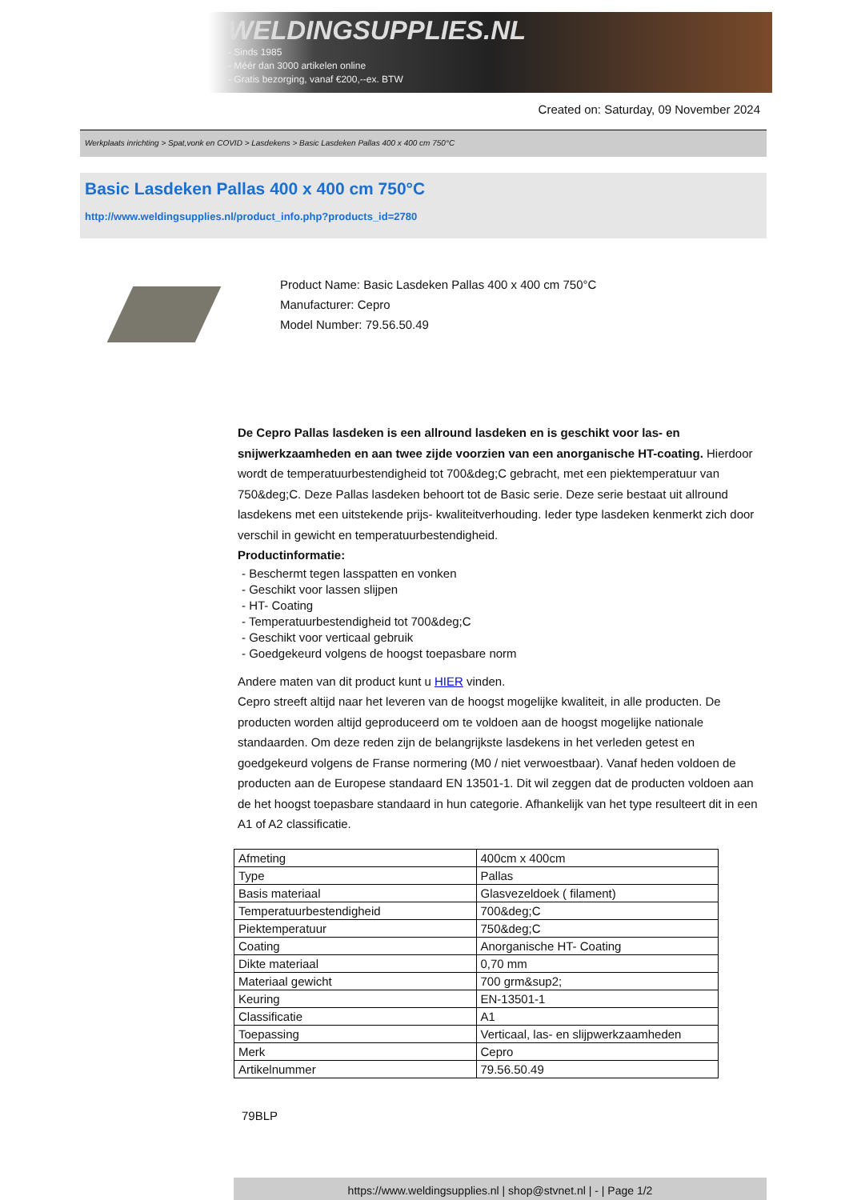WELDINGSUPPLIES.NL
- Sinds 1985
- Méér dan 3000 artikelen online
- Gratis bezorging, vanaf €200,--ex. BTW
Created on: Saturday, 09 November 2024
Werkplaats inrichting > Spat,vonk en COVID > Lasdekens > Basic Lasdeken Pallas 400 x 400 cm 750°C
Basic Lasdeken Pallas 400 x 400 cm 750°C
http://www.weldingsupplies.nl/product_info.php?products_id=2780
Product Name: Basic Lasdeken Pallas 400 x 400 cm 750°C
Manufacturer: Cepro
Model Number: 79.56.50.49
De Cepro Pallas lasdeken is een allround lasdeken en is geschikt voor las- en snijwerkzaamheden en aan twee zijde voorzien van een anorganische HT-coating. Hierdoor wordt de temperatuurbestendigheid tot 700&deg;C gebracht, met een piektemperatuur van 750&deg;C. Deze Pallas lasdeken behoort tot de Basic serie. Deze serie bestaat uit allround lasdekens met een uitstekende prijs- kwaliteitverhouding. Ieder type lasdeken kenmerkt zich door verschil in gewicht en temperatuurbestendigheid.
Productinformatie:
- Beschermt tegen lasspatten en vonken
- Geschikt voor lassen slijpen
- HT- Coating
- Temperatuurbestendigheid tot 700&deg;C
- Geschikt voor verticaal gebruik
- Goedgekeurd volgens de hoogst toepasbare norm
Andere maten van dit product kunt u HIER vinden.
Cepro streeft altijd naar het leveren van de hoogst mogelijke kwaliteit, in alle producten. De producten worden altijd geproduceerd om te voldoen aan de hoogst mogelijke nationale standaarden. Om deze reden zijn de belangrijkste lasdekens in het verleden getest en goedgekeurd volgens de Franse normering (M0 / niet verwoestbaar). Vanaf heden voldoen de producten aan de Europese standaard EN 13501-1. Dit wil zeggen dat de producten voldoen aan de het hoogst toepasbare standaard in hun categorie. Afhankelijk van het type resulteert dit in een A1 of A2 classificatie.
| Afmeting | 400cm x 400cm |
| Type | Pallas |
| Basis materiaal | Glasvezeldoek ( filament) |
| Temperatuurbestendigheid | 700&deg;C |
| Piektemperatuur | 750&deg;C |
| Coating | Anorganische HT- Coating |
| Dikte materiaal | 0,70 mm |
| Materiaal gewicht | 700 grm&sup2; |
| Keuring | EN-13501-1 |
| Classificatie | A1 |
| Toepassing | Verticaal, las- en slijpwerkzaamheden |
| Merk | Cepro |
| Artikelnummer | 79.56.50.49 |
79BLP
https://www.weldingsupplies.nl | shop@stvnet.nl | - | Page 1/2